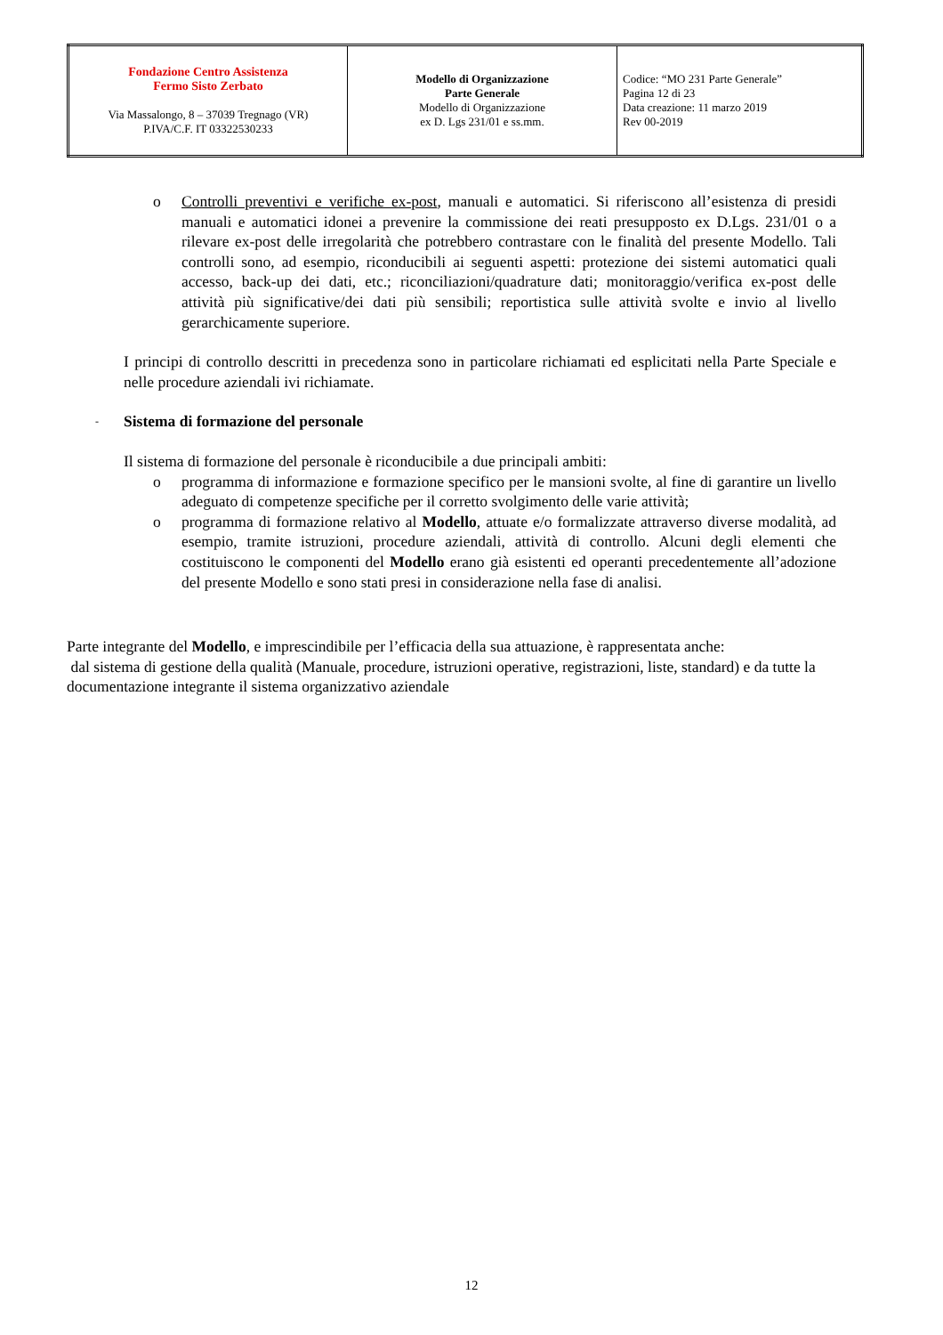| Fondazione Centro Assistenza Fermo Sisto Zerbato Via Massalongo, 8 – 37039 Tregnago (VR) P.IVA/C.F. IT 03322530233 | Modello di Organizzazione Parte Generale Modello di Organizzazione ex D. Lgs 231/01 e ss.mm. | Codice: “MO 231 Parte Generale” Pagina 12 di 23 Data creazione: 11 marzo 2019 Rev 00-2019 |
o Controlli preventivi e verifiche ex-post, manuali e automatici. Si riferiscono all’esistenza di presidi manuali e automatici idonei a prevenire la commissione dei reati presupposto ex D.Lgs. 231/01 o a rilevare ex-post delle irregolarità che potrebbero contrastare con le finalità del presente Modello. Tali controlli sono, ad esempio, riconducibili ai seguenti aspetti: protezione dei sistemi automatici quali accesso, back-up dei dati, etc.; riconciliazioni/quadrature dati; monitoraggio/verifica ex-post delle attività più significative/dei dati più sensibili; reportistica sulle attività svolte e invio al livello gerarchicamente superiore.
I principi di controllo descritti in precedenza sono in particolare richiamati ed esplicitati nella Parte Speciale e nelle procedure aziendali ivi richiamate.
- Sistema di formazione del personale
Il sistema di formazione del personale è riconducibile a due principali ambiti:
o programma di informazione e formazione specifico per le mansioni svolte, al fine di garantire un livello adeguato di competenze specifiche per il corretto svolgimento delle varie attività;
o programma di formazione relativo al Modello, attuate e/o formalizzate attraverso diverse modalità, ad esempio, tramite istruzioni, procedure aziendali, attività di controllo. Alcuni degli elementi che costituiscono le componenti del Modello erano già esistenti ed operanti precedentemente all’adozione del presente Modello e sono stati presi in considerazione nella fase di analisi.
Parte integrante del Modello, e imprescindibile per l’efficacia della sua attuazione, è rappresentata anche:
dal sistema di gestione della qualità (Manuale, procedure, istruzioni operative, registrazioni, liste, standard) e da tutte la documentazione integrante il sistema organizzativo aziendale
12